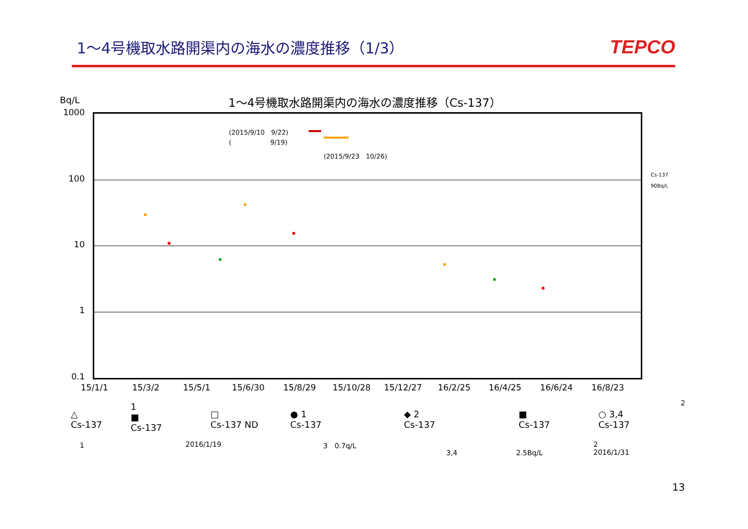1～4号機取水路開渠内の海水の濃度推移（1/3）
TEPCO
Bq/L
1～4号機取水路開渠内の海水の濃度推移（Cs-137）
1000
100
10
1
0.1
(2015/9/10　9/22)
(　　　　　　9/19)
(2015/9/23　10/26)
Cs-137
90Bq/L
15/1/1 15/3/2 15/5/1 15/6/30 15/8/29 15/10/28 15/12/27 16/2/25 16/4/25 16/6/24 16/8/23
△
Cs-137
1
■
Cs-137
□
Cs-137 ND
● 1
Cs-137
◆ 2
Cs-137
■
Cs-137
○ 3,4
Cs-137
2
1 2016/1/19 3　0.7q/L
3,4 2.5Bq/L
2
2016/1/31
13